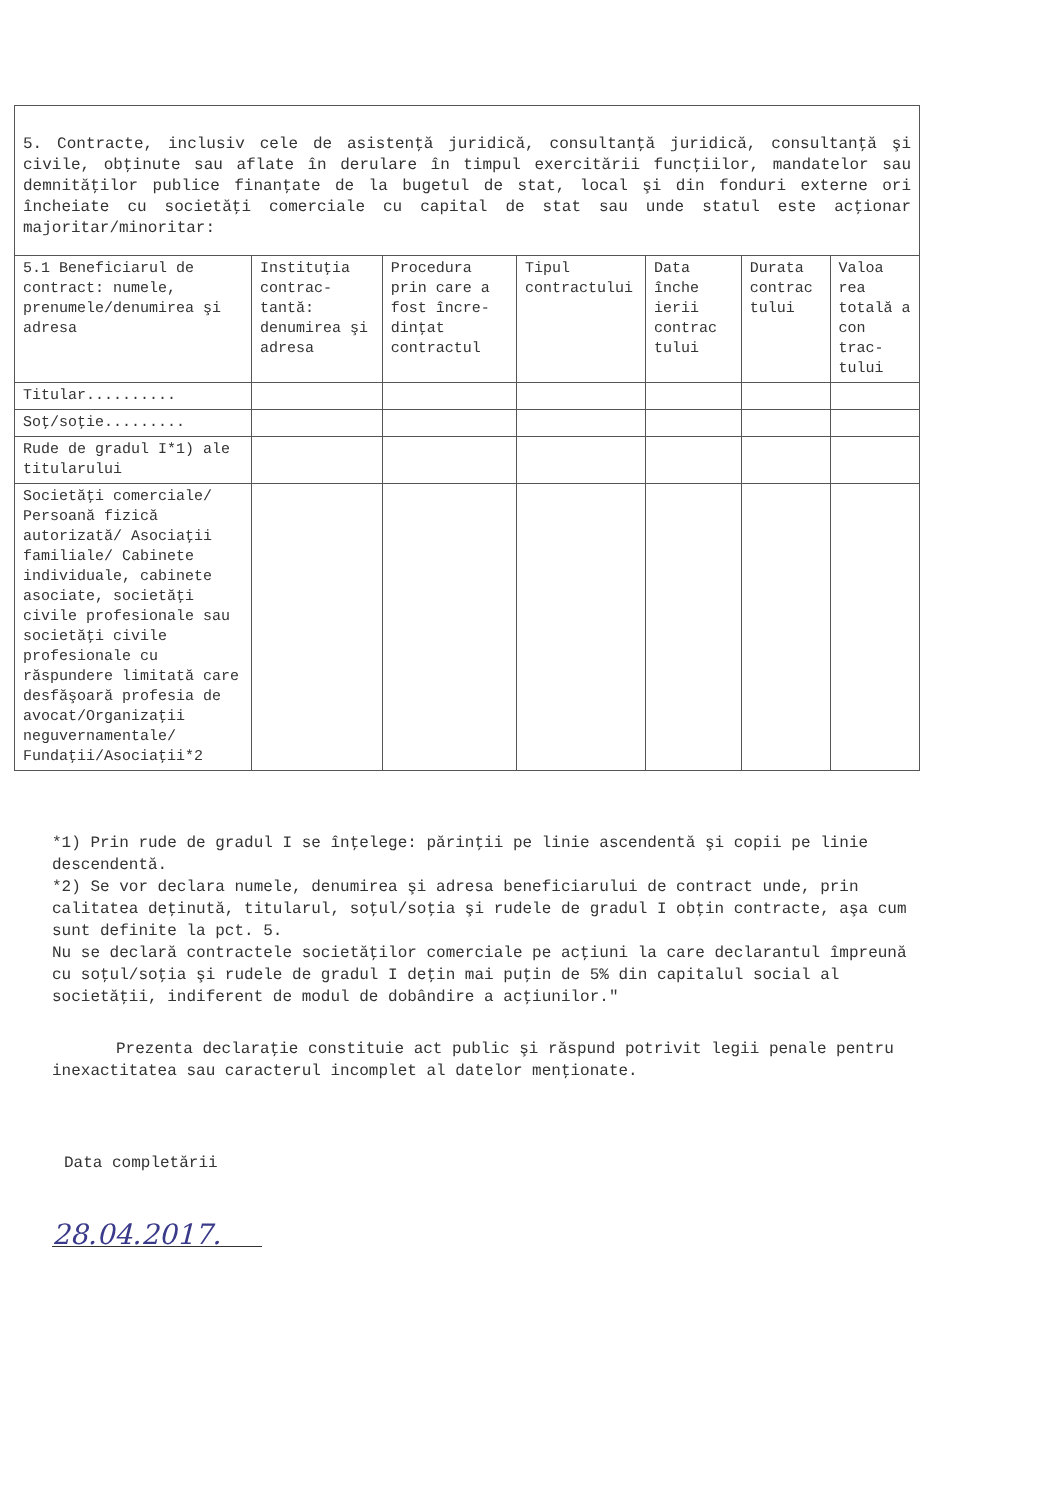5. Contracte, inclusiv cele de asistenţă juridică, consultanţă juridică, consultanţă şi civile, obţinute sau aflate în derulare în timpul exercitării funcţiilor, mandatelor sau demnităţilor publice finanţate de la bugetul de stat, local şi din fonduri externe ori încheiate cu societăţi comerciale cu capital de stat sau unde statul este acţionar majoritar/minoritar:
| 5.1 Beneficiarul de contract: numele, prenumele/denumirea şi adresa | Instituţia contrac-tantă: denumirea şi adresa | Procedura prin care a fost încre-dinţat contractul | Tipul contractului | Data înche ierii contrac tului | Durata contrac tului | Valoa rea totală a con trac-tului |
| --- | --- | --- | --- | --- | --- | --- |
| Titular.......... | | | | | | |
| Soţ/soţie......... | | | | | | |
| Rude de gradul I*1) ale titularului | | | | | | |
| Societăţi comerciale/ Persoană fizică autorizată/ Asociaţii familiale/ Cabinete individuale, cabinete asociate, societăţi civile profesionale sau societăţi civile profesionale cu răspundere limitată care desfăşoară profesia de avocat/Organizaţii neguvernamentale/ Fundaţii/Asociaţii*2 | | | | | | |
*1) Prin rude de gradul I se înţelege: părinţii pe linie ascendentă şi copii pe linie descendentă.
*2) Se vor declara numele, denumirea şi adresa beneficiarului de contract unde, prin calitatea deţinută, titularul, soţul/soţia şi rudele de gradul I obţin contracte, aşa cum sunt definite la pct. 5.
Nu se declară contractele societăţilor comerciale pe acţiuni la care declarantul împreună cu soţul/soţia şi rudele de gradul I deţin mai puţin de 5% din capitalul social al societăţii, indiferent de modul de dobândire a acţiunilor."
Prezenta declaraţie constituie act public şi răspund potrivit legii penale pentru inexactitatea sau caracterul incomplet al datelor menţionate.
Data completării
28.04.2017.